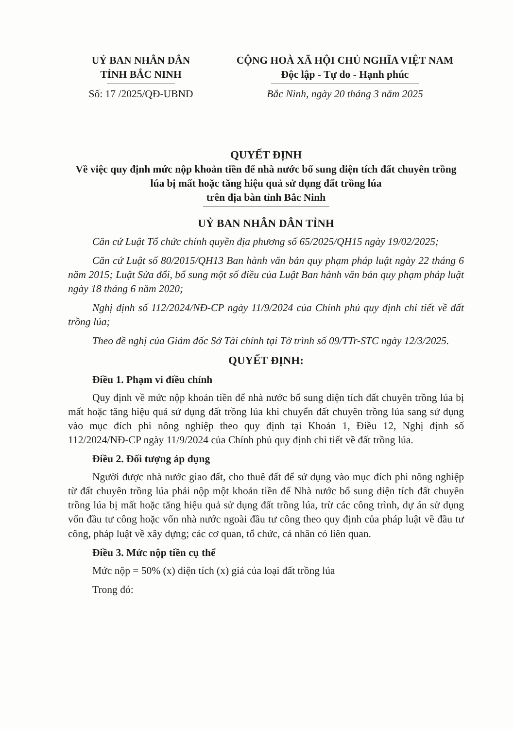UỶ BAN NHÂN DÂN
TỈNH BẮC NINH
Số: 17 /2025/QĐ-UBND
CỘNG HOÀ XÃ HỘI CHỦ NGHĨA VIỆT NAM
Độc lập - Tự do - Hạnh phúc
Bắc Ninh, ngày 20 tháng 3 năm 2025
QUYẾT ĐỊNH
Về việc quy định mức nộp khoản tiền để nhà nước bổ sung diện tích đất chuyên trồng lúa bị mất hoặc tăng hiệu quả sử dụng đất trồng lúa
trên địa bàn tỉnh Bắc Ninh
UỶ BAN NHÂN DÂN TỈNH
Căn cứ Luật Tổ chức chính quyền địa phương số 65/2025/QH15 ngày 19/02/2025;
Căn cứ Luật số 80/2015/QH13 Ban hành văn bản quy phạm pháp luật ngày 22 tháng 6 năm 2015; Luật Sửa đổi, bổ sung một số điều của Luật Ban hành văn bản quy phạm pháp luật ngày 18 tháng 6 năm 2020;
Nghị định số 112/2024/NĐ-CP ngày 11/9/2024 của Chính phủ quy định chi tiết về đất trồng lúa;
Theo đề nghị của Giám đốc Sở Tài chính tại Tờ trình số 09/TTr-STC ngày 12/3/2025.
QUYẾT ĐỊNH:
Điều 1. Phạm vi điều chỉnh
Quy định về mức nộp khoản tiền để nhà nước bổ sung diện tích đất chuyên trồng lúa bị mất hoặc tăng hiệu quả sử dụng đất trồng lúa khi chuyển đất chuyên trồng lúa sang sử dụng vào mục đích phi nông nghiệp theo quy định tại Khoản 1, Điều 12, Nghị định số 112/2024/NĐ-CP ngày 11/9/2024 của Chính phủ quy định chi tiết về đất trồng lúa.
Điều 2. Đối tượng áp dụng
Người được nhà nước giao đất, cho thuê đất để sử dụng vào mục đích phi nông nghiệp từ đất chuyên trồng lúa phải nộp một khoản tiền để Nhà nước bổ sung diện tích đất chuyên trồng lúa bị mất hoặc tăng hiệu quả sử dụng đất trồng lúa, trừ các công trình, dự án sử dụng vốn đầu tư công hoặc vốn nhà nước ngoài đầu tư công theo quy định của pháp luật về đầu tư công, pháp luật về xây dựng; các cơ quan, tổ chức, cá nhân có liên quan.
Điều 3. Mức nộp tiền cụ thể
Mức nộp = 50% (x) diện tích (x) giá của loại đất trồng lúa
Trong đó: